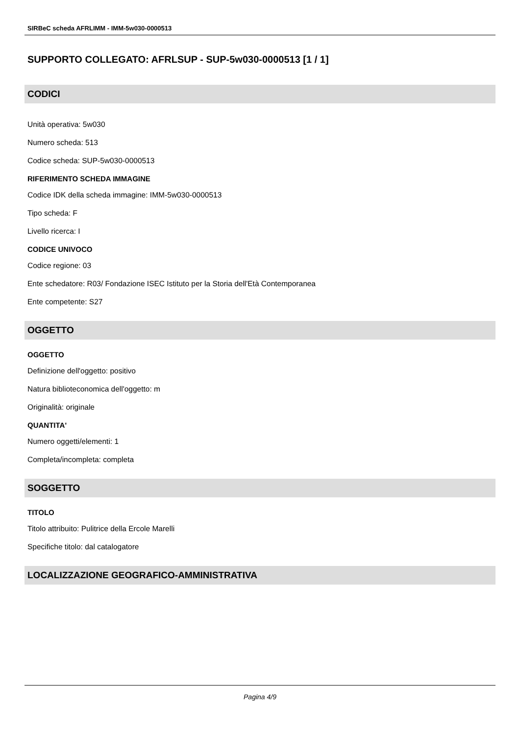SIRBeC scheda AFRLIMM - IMM-5w030-0000513
SUPPORTO COLLEGATO: AFRLSUP - SUP-5w030-0000513 [1 / 1]
CODICI
Unità operativa: 5w030
Numero scheda: 513
Codice scheda: SUP-5w030-0000513
RIFERIMENTO SCHEDA IMMAGINE
Codice IDK della scheda immagine: IMM-5w030-0000513
Tipo scheda: F
Livello ricerca: I
CODICE UNIVOCO
Codice regione: 03
Ente schedatore: R03/ Fondazione ISEC Istituto per la Storia dell'Età Contemporanea
Ente competente: S27
OGGETTO
OGGETTO
Definizione dell'oggetto: positivo
Natura biblioteconomica dell'oggetto: m
Originalità: originale
QUANTITA'
Numero oggetti/elementi: 1
Completa/incompleta: completa
SOGGETTO
TITOLO
Titolo attribuito: Pulitrice della Ercole Marelli
Specifiche titolo: dal catalogatore
LOCALIZZAZIONE GEOGRAFICO-AMMINISTRATIVA
Pagina 4/9